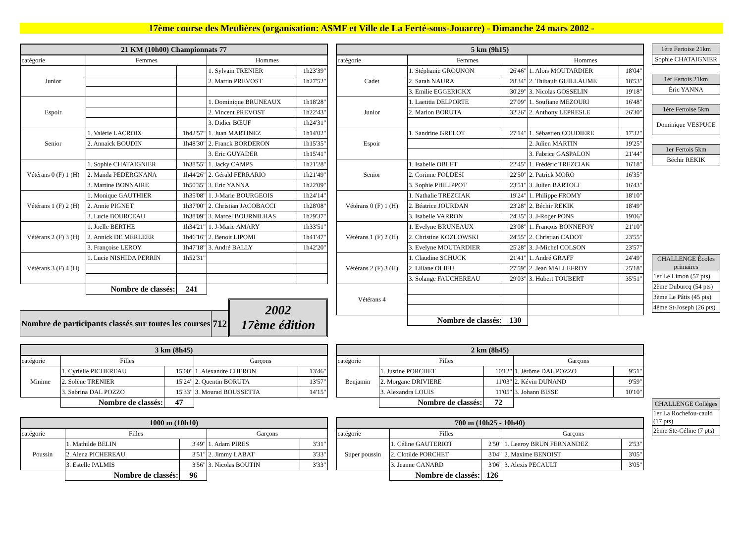17ème course des Meulières (organisation: ASMF et Ville de La Ferté-sous-Jouarre) - Dimanche 24 mars 2002 -
| 21 KM (10h00) Championnats 77 | | | | |
| catégorie | Femmes | | Hommes | |
| Junior | | | 1. Sylvain TRENIER | 1h23'39" |
| | | | 2. Martin PREVOST | 1h27'52" |
| Espoir | | | 1. Dominique BRUNEAUX | 1h18'28" |
| | | | 2. Vincent PREVOST | 1h22'43" |
| | | | 3. Didier BŒUF | 1h24'31" |
| Senior | 1. Valérie LACROIX | 1h42'57" | 1. Juan MARTINEZ | 1h14'02" |
| | 2. Annaick BOUDIN | 1h48'30" | 2. Franck BORDERON | 1h15'35" |
| | | | 3. Eric GUYADER | 1h15'41" |
| Vétérans 0 (F) 1 (H) | 1. Sophie CHATAIGNIER | 1h38'55" | 1. Jacky CAMPS | 1h21'28" |
| | 2. Manda PEDERGNANA | 1h44'26" | 2. Gérald FERRARIO | 1h21'49" |
| | 3. Martine BONNAIRE | 1h50'35" | 3. Eric YANNA | 1h22'09" |
| Vétérans 1 (F) 2 (H) | 1. Monique GAUTHIER | 1h35'08" | 1. J-Marie BOURGEOIS | 1h24'14" |
| | 2. Annie PIGNET | 1h37'00" | 2. Christian JACOBACCI | 1h28'08" |
| | 3. Lucie BOURCEAU | 1h38'09" | 3. Marcel BOURNILHAS | 1h29'37" |
| Vétérans 2 (F) 3 (H) | 1. Joëlle BERTHE | 1h34'21" | 1. J-Marie AMARY | 1h33'51" |
| | 2. Annick DE MERLEER | 1h46'16" | 2. Benoit LIPOMI | 1h41'47" |
| | 3. Françoise LEROY | 1h47'18" | 3. André BALLY | 1h42'20" |
| Vétérans 3 (F) 4 (H) | 1. Lucie NISHIDA PERRIN | 1h52'31" | | |
| | Nombre de classés: | 241 | | |
| Nombre de participants classés sur toutes les courses | 712 |
2002
17ème édition
| 5 km (9h15) | | | | |
| catégorie | Femmes | | Hommes | |
| Cadet | 1. Stéphanie GROUNON | 26'46" | 1. Aloïs MOUTARDIER | 18'04" |
| | 2. Sarah NAURA | 28'34" | 2. Thibault GUILLAUME | 18'53" |
| | 3. Emilie EGGERICKX | 30'29" | 3. Nicolas GOSSELIN | 19'18" |
| Junior | 1. Laetitia DELPORTE | 27'09" | 1. Soufiane MEZOURI | 16'48" |
| | 2. Marion BORUTA | 32'26" | 2. Anthony LEPRESLE | 26'30" |
| Espoir | 1. Sandrine GRELOT | 27'14" | 1. Sébastien COUDIERE | 17'32" |
| | | | 2. Julien MARTIN | 19'25" |
| | | | 3. Fabrice GASPALON | 21'44" |
| Senior | 1. Isabelle OBLET | 22'45" | 1. Frédéric TREZCIAK | 16'18" |
| | 2. Corinne FOLDESI | 22'50" | 2. Patrick MORO | 16'35" |
| | 3. Sophie PHILIPPOT | 23'51" | 3. Julien BARTOLI | 16'43" |
| Vétérans 0 (F) 1 (H) | 1. Nathalie TREZCIAK | 19'24" | 1. Philippe FROMY | 18'10" |
| | 2. Béatrice JOURDAN | 23'28" | 2. Béchir REKIK | 18'49" |
| | 3. Isabelle VARRON | 24'35" | 3. J-Roger PONS | 19'06" |
| Vétérans 1 (F) 2 (H) | 1. Evelyne BRUNEAUX | 23'08" | 1. François BONNEFOY | 21'10" |
| | 2. Christine KOZLOWSKI | 24'55" | 2. Christian CADOT | 23'55" |
| | 3. Evelyne MOUTARDIER | 25'28" | 3. J-Michel COLSON | 23'57" |
| Vétérans 2 (F) 3 (H) | 1. Claudine SCHUCK | 21'41" | 1. André GRAFF | 24'49" |
| | 2. Liliane OLIEU | 27'59" | 2. Jean MALLEFROY | 25'18" |
| | 3. Solange FAUCHEREAU | 29'03" | 3. Hubert TOUBERT | 35'51" |
| Vétérans 4 | | | | |
| | Nombre de classés: | 130 | | |
| 1ère Fertoise 21km |
| Sophie CHATAIGNIER |
| 1er Fertois 21km |
| Éric YANNA |
| 1ère Fertoise 5km |
| Dominique VESPUCE |
| 1er Fertois 5km |
| Béchir REKIK |
| CHALLENGE Écoles primaires |
| 1er Le Limon (57 pts) |
| 2ème Duburcq (54 pts) |
| 3ème Le Pâtis (45 pts) |
| 4ème St-Joseph (26 pts) |
| 3 km (8h45) | | | | |
| catégorie | Filles | | Garçons | |
| Minime | 1. Cyrielle PICHEREAU | 15'00" | 1. Alexandre CHERON | 13'46" |
| | 2. Solène TRENIER | 15'24" | 2. Quentin BORUTA | 13'57" |
| | 3. Sabrina DAL POZZO | 15'33" | 3. Mourad BOUSSETTA | 14'15" |
| | Nombre de classés: | 47 | | |
| 1000 m (10h10) | | | | |
| catégorie | Filles | | Garçons | |
| Poussin | 1. Mathilde BELIN | 3'49" | 1. Adam PIRES | 3'31" |
| | 2. Alena PICHEREAU | 3'51" | 2. Jimmy LABAT | 3'33" |
| | 3. Estelle PALMIS | 3'56" | 3. Nicolas BOUTIN | 3'33" |
| | Nombre de classés: | 96 | | |
| 2 km (8h45) | | | | |
| catégorie | Filles | | Garçons | |
| Benjamin | 1. Justine PORCHET | 10'12" | 1. Jérôme DAL POZZO | 9'51" |
| | 2. Morgane DRIVIERE | 11'03" | 2. Kévin DUNAND | 9'59" |
| | 3. Alexandra LOUIS | 11'05" | 3. Johann BISSE | 10'10" |
| | Nombre de classés: | 72 | | |
| 700 m (10h25 - 10h40) | | | | |
| catégorie | Filles | | Garçons | |
| Super poussin | 1. Céline GAUTERIOT | 2'50" | 1. Leeroy BRUN FERNANDEZ | 2'53" |
| | 2. Clotilde PORCHET | 3'04" | 2. Maxime BENOIST | 3'05" |
| | 3. Jeanne CANARD | 3'06" | 3. Alexis PECAULT | 3'05" |
| | Nombre de classés: | 126 | | |
| CHALLENGE Collèges |
| 1er La Rochefou-cauld (17 pts) |
| 2ème Ste-Céline (7 pts) |